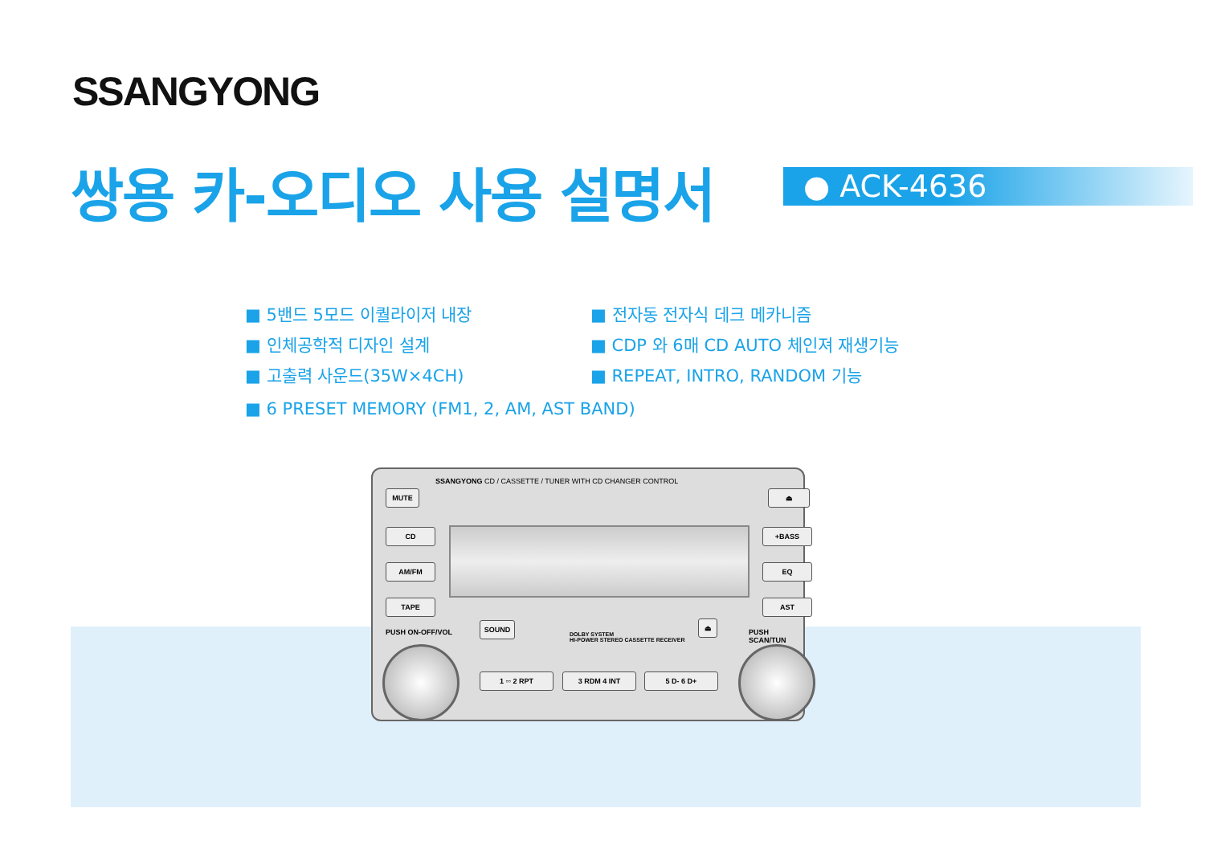SSANGYONG
쌍용 카-오디오 사용 설명서 ● ACK-4636
■ 5밴드 5모드 이퀄라이저 내장 ■ 전자동 전자식 데크 메카니즘
■ 인체공학적 디자인 설계 ■ CDP 와 6매 CD AUTO 체인져 재생기능
■ 고출력 사운드(35W×4CH) ■ REPEAT, INTRO, RANDOM 기능
■ 6 PRESET MEMORY (FM1, 2, AM, AST BAND)
SSANGYONG CD / CASSETTE / TUNER WITH CD CHANGER CONTROL
MUTE ⏏
CD
AM/FM
TAPE
PUSH ON-OFF/VOL
+BASS
EQ
AST
PUSH SCAN/TUN
SOUND
DOLBY SYSTEM
HI-POWER STEREO CASSETTE RECEIVER
⏏
1 ▫▫ 2 RPT 3 RDM 4 INT 5 D- 6 D+